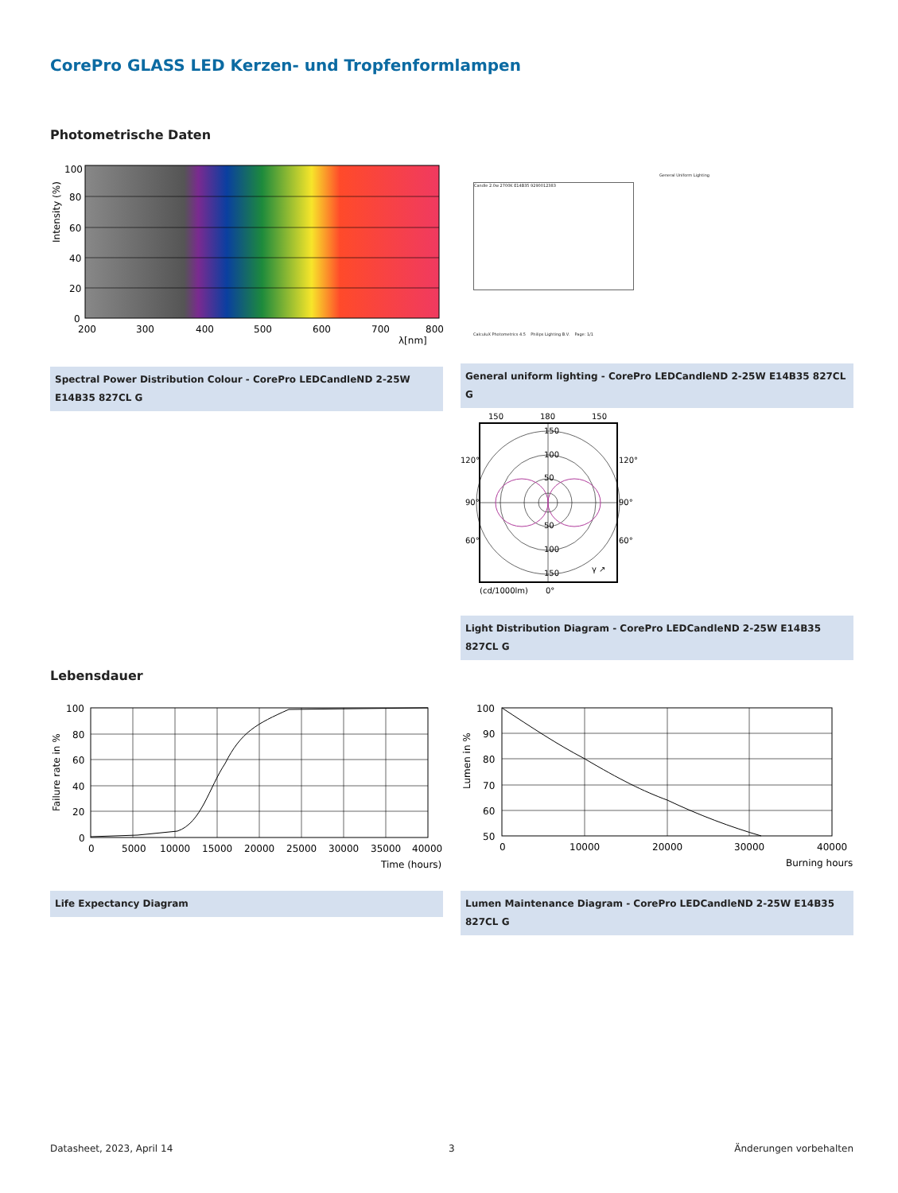CorePro GLASS LED Kerzen- und Tropfenformlampen
Photometrische Daten
100
80
60
40
20
0
200
300
400
500
600
700
800
λ[nm]
Intensity (%)
Spectral Power Distribution Colour - CorePro LEDCandleND 2-25W E14B35 827CL G
General Uniform Lighting
Candle 2.0w 2700K E14B35 9290012383
CalculuX Photometrics 4.5 Philips Lighting B.V. Page: 1/1
General uniform lighting - CorePro LEDCandleND 2-25W E14B35 827CL G
150
180
150
150
100
50
50
100
150
120°
120°
90°
90°
60°
60°
γ ↗
(cd/1000lm)
0°
Light Distribution Diagram - CorePro LEDCandleND 2-25W E14B35 827CL G
Lebensdauer
100
80
60
40
20
0
0
5000
10000
15000
20000
25000
30000
35000
40000
Time (hours)
Failure rate in %
Life Expectancy Diagram
100
90
80
70
60
50
0
10000
20000
30000
40000
Burning hours
Lumen in %
Lumen Maintenance Diagram - CorePro LEDCandleND 2-25W E14B35 827CL G
Datasheet, 2023, April 14 3 Änderungen vorbehalten